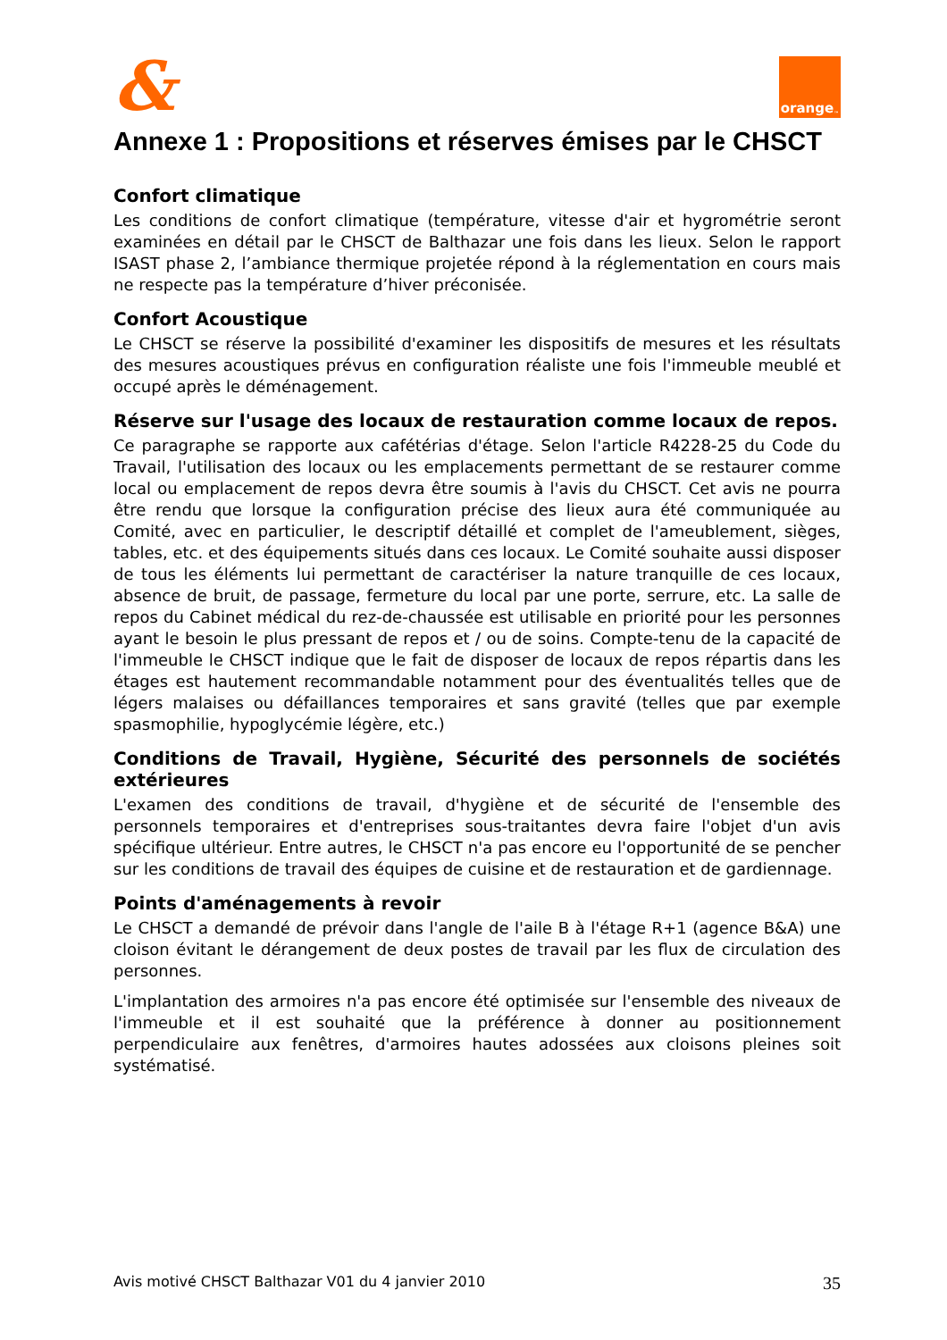&
orange<sup>™</sup>
Annexe 1 : Propositions et réserves émises par le CHSCT
Confort climatique
Les conditions de confort climatique (température, vitesse d'air et hygrométrie seront examinées en détail par le CHSCT de Balthazar une fois dans les lieux. Selon le rapport ISAST phase 2, l’ambiance thermique projetée répond à la réglementation en cours mais ne respecte pas la température d’hiver préconisée.
Confort Acoustique
Le CHSCT se réserve la possibilité d'examiner les dispositifs de mesures et les résultats des mesures acoustiques prévus en configuration réaliste une fois l'immeuble meublé et occupé après le déménagement.
Réserve sur l'usage des locaux de restauration comme locaux de repos.
Ce paragraphe se rapporte aux cafétérias d'étage. Selon l'article R4228-25 du Code du Travail, l'utilisation des locaux ou les emplacements permettant de se restaurer comme local ou emplacement de repos devra être soumis à l'avis du CHSCT. Cet avis ne pourra être rendu que lorsque la configuration précise des lieux aura été communiquée au Comité, avec en particulier, le descriptif détaillé et complet de l'ameublement, sièges, tables, etc. et des équipements situés dans ces locaux. Le Comité souhaite aussi disposer de tous les éléments lui permettant de caractériser la nature tranquille de ces locaux, absence de bruit, de passage, fermeture du local par une porte, serrure, etc. La salle de repos du Cabinet médical du rez-de-chaussée est utilisable en priorité pour les personnes ayant le besoin le plus pressant de repos et / ou de soins. Compte-tenu de la capacité de l'immeuble le CHSCT indique que le fait de disposer de locaux de repos répartis dans les étages est hautement recommandable notamment pour des éventualités telles que de légers malaises ou défaillances temporaires et sans gravité (telles que par exemple spasmophilie, hypoglycémie légère, etc.)
Conditions de Travail, Hygiène, Sécurité des personnels de sociétés extérieures
L'examen des conditions de travail, d'hygiène et de sécurité de l'ensemble des personnels temporaires et d'entreprises sous-traitantes devra faire l'objet d'un avis spécifique ultérieur. Entre autres, le CHSCT n'a pas encore eu l'opportunité de se pencher sur les conditions de travail des équipes de cuisine et de restauration et de gardiennage.
Points d'aménagements à revoir
Le CHSCT a demandé de prévoir dans l'angle de l'aile B à l'étage R+1 (agence B&A) une cloison évitant le dérangement de deux postes de travail par les flux de circulation des personnes.
L'implantation des armoires n'a pas encore été optimisée sur l'ensemble des niveaux de l'immeuble et il est souhaité que la préférence à donner au positionnement perpendiculaire aux fenêtres, d'armoires hautes adossées aux cloisons pleines soit systématisé.
Avis motivé CHSCT Balthazar V01 du 4 janvier 2010 35